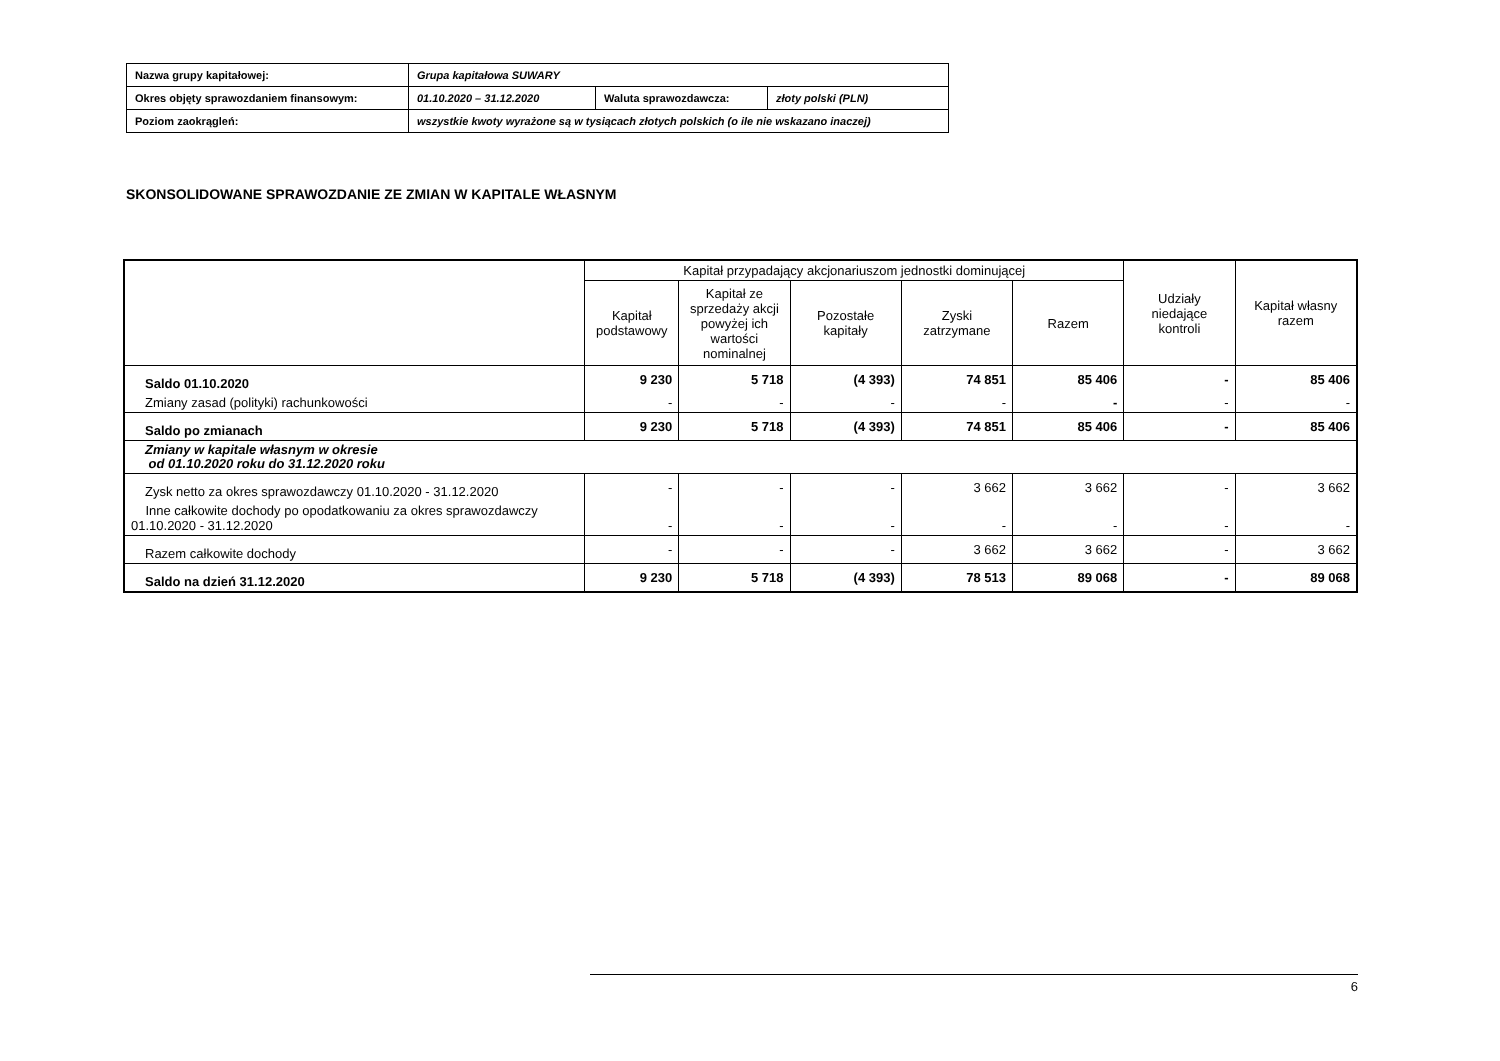| Nazwa grupy kapitałowej: | Grupa kapitałowa SUWARY | | |
| Okres objęty sprawozdaniem finansowym: | 01.10.2020 – 31.12.2020 | Waluta sprawozdawcza: | złoty polski (PLN) |
| Poziom zaokrągleń: | wszystkie kwoty wyrażone są w tysiącach złotych polskich (o ile nie wskazano inaczej) | | |
SKONSOLIDOWANE SPRAWOZDANIE ZE ZMIAN W KAPITALE WŁASNYM
| | Kapitał przypadający akcjonariuszom jednostki dominującej | | | | | Udziały niedające kontroli | Kapitał własny razem |
| --- | --- | --- | --- | --- | --- | --- | --- |
| | Kapitał podstawowy | Kapitał ze sprzedaży akcji powyżej ich wartości nominalnej | Pozostałe kapitały | Zyski zatrzymane | Razem | | |
| Saldo 01.10.2020 | 9 230 | 5 718 | (4 393) | 74 851 | 85 406 | - | 85 406 |
| Zmiany zasad (polityki) rachunkowości | - | - | - | - | - | - | - |
| Saldo po zmianach | 9 230 | 5 718 | (4 393) | 74 851 | 85 406 | - | 85 406 |
| Zmiany w kapitale własnym w okresie od 01.10.2020 roku do 31.12.2020 roku | | | | | | | |
| Zysk netto za okres sprawozdawczy 01.10.2020 - 31.12.2020 | - | - | - | 3 662 | 3 662 | - | 3 662 |
| Inne całkowite dochody po opodatkowaniu za okres sprawozdawczy 01.10.2020 - 31.12.2020 | - | - | - | - | - | - | - |
| Razem całkowite dochody | - | - | - | 3 662 | 3 662 | - | 3 662 |
| Saldo na dzień 31.12.2020 | 9 230 | 5 718 | (4 393) | 78 513 | 89 068 | - | 89 068 |
6